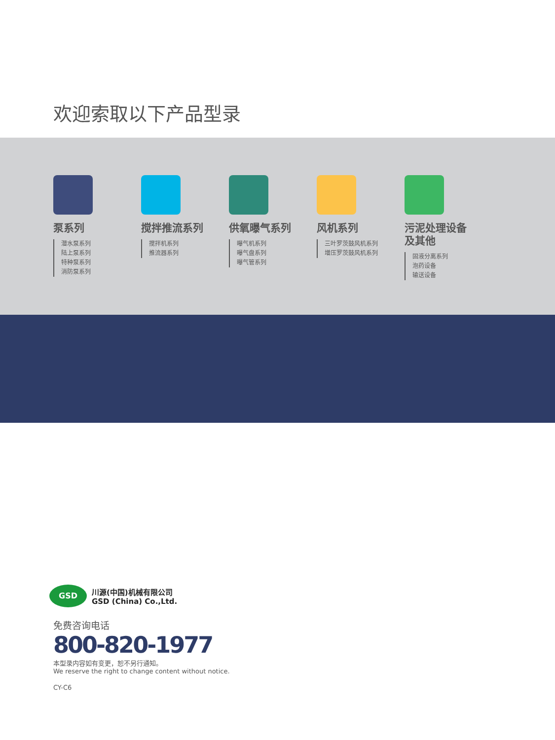欢迎索取以下产品型录
泵系列
潜水泵系列
陆上泵系列
特种泵系列
消防泵系列
搅拌推流系列
搅拌机系列
推流器系列
供氧曝气系列
曝气机系列
曝气盘系列
曝气管系列
风机系列
三叶罗茨鼓风机系列
增压罗茨鼓风机系列
污泥处理设备
及其他
固液分离系列
泡药设备
输送设备
GSD
川源(中国)机械有限公司
GSD (China) Co.,Ltd.
免费咨询电话
800-820-1977
本型录内容如有变更，恕不另行通知。
We reserve the right to change content without notice.
CY-C6